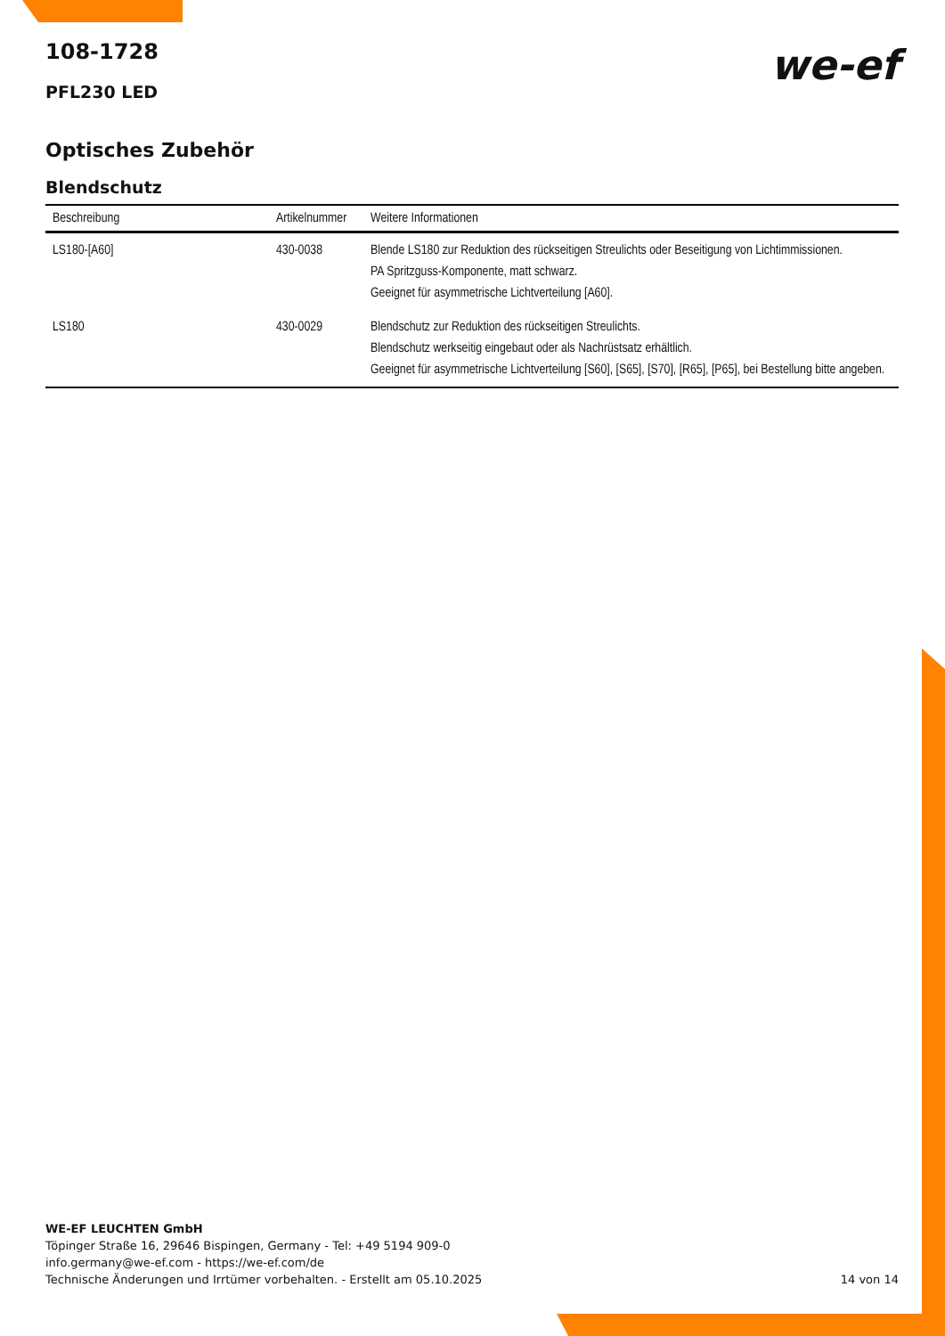108-1728
we-ef
PFL230 LED
Optisches Zubehör
Blendschutz
| Beschreibung | Artikelnummer | Weitere Informationen |
| --- | --- | --- |
| LS180-[A60] | 430-0038 | Blende LS180 zur Reduktion des rückseitigen Streulichts oder Beseitigung von Lichtimmissionen. PA Spritzguss-Komponente, matt schwarz. Geeignet für asymmetrische Lichtverteilung [A60]. |
| LS180 | 430-0029 | Blendschutz zur Reduktion des rückseitigen Streulichts. Blendschutz werkseitig eingebaut oder als Nachrüstsatz erhältlich. Geeignet für asymmetrische Lichtverteilung [S60], [S65], [S70], [R65], [P65], bei Bestellung bitte angeben. |
WE-EF LEUCHTEN GmbH
Töpinger Straße 16, 29646 Bispingen, Germany - Tel: +49 5194 909-0
info.germany@we-ef.com - https://we-ef.com/de
Technische Änderungen und Irrtümer vorbehalten. - Erstellt am 05.10.2025 14 von 14